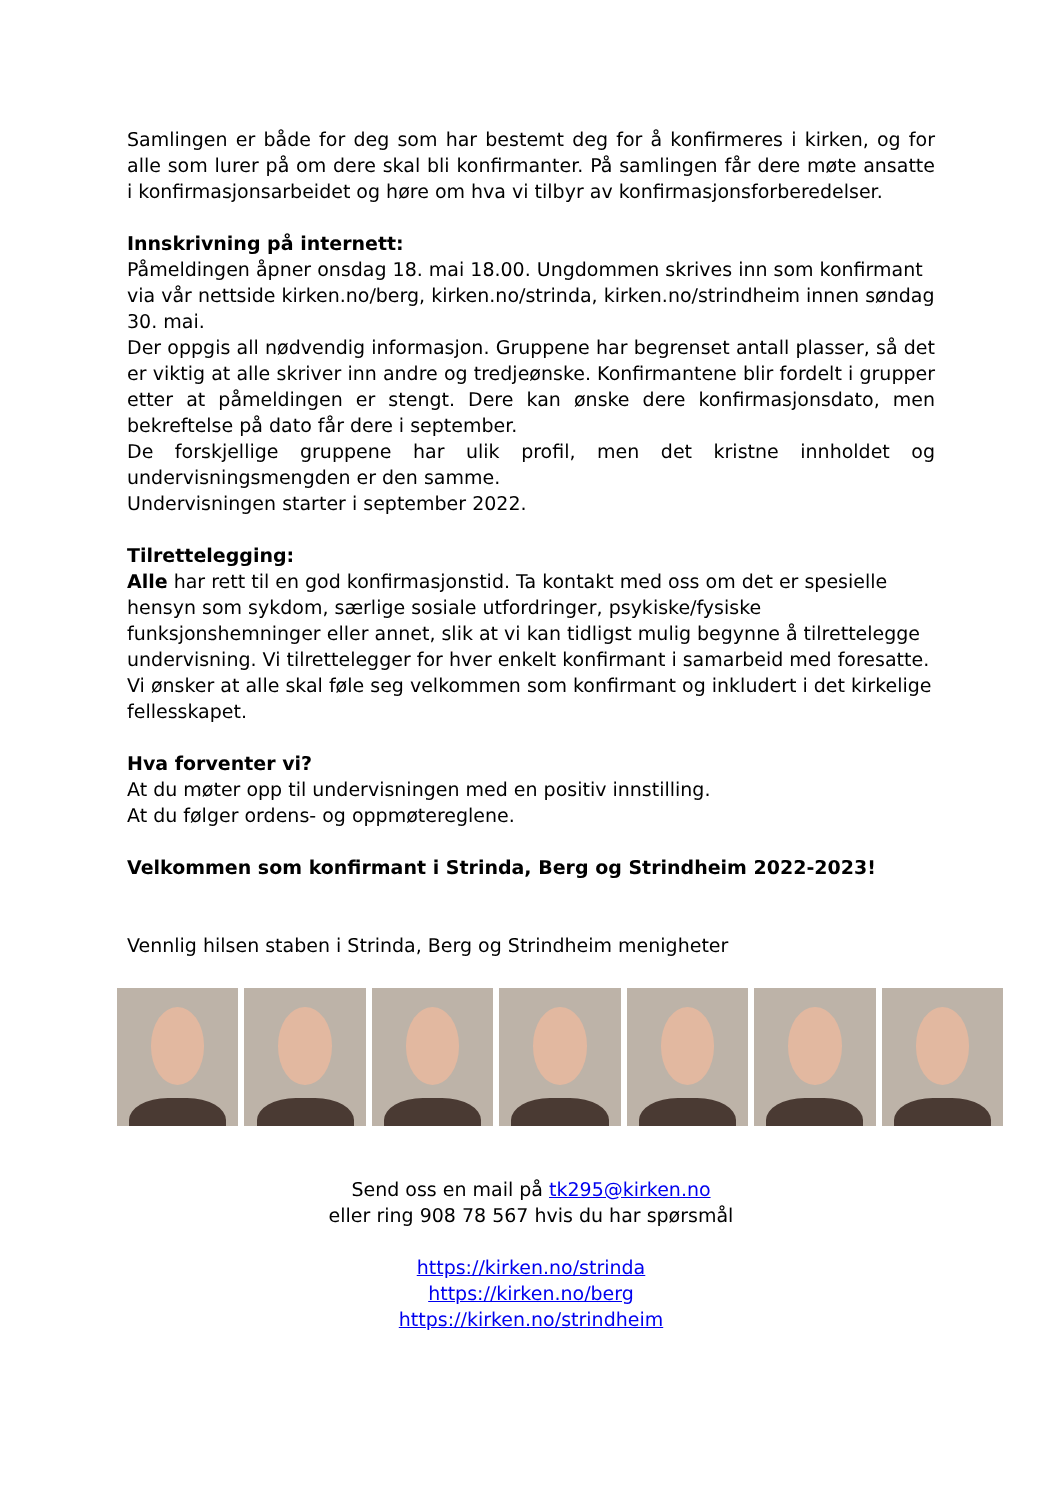Samlingen er både for deg som har bestemt deg for å konfirmeres i kirken, og for alle som lurer på om dere skal bli konfirmanter. På samlingen får dere møte ansatte i konfirmasjonsarbeidet og høre om hva vi tilbyr av konfirmasjonsforberedelser.
Innskrivning på internett:
Påmeldingen åpner onsdag 18. mai 18.00. Ungdommen skrives inn som konfirmant via vår nettside kirken.no/berg, kirken.no/strinda, kirken.no/strindheim innen søndag 30. mai.
Der oppgis all nødvendig informasjon. Gruppene har begrenset antall plasser, så det er viktig at alle skriver inn andre og tredjeønske. Konfirmantene blir fordelt i grupper etter at påmeldingen er stengt. Dere kan ønske dere konfirmasjonsdato, men bekreftelse på dato får dere i september.
De forskjellige gruppene har ulik profil, men det kristne innholdet og undervisningsmengden er den samme.
Undervisningen starter i september 2022.
Tilrettelegging:
Alle har rett til en god konfirmasjonstid. Ta kontakt med oss om det er spesielle hensyn som sykdom, særlige sosiale utfordringer, psykiske/fysiske funksjonshemninger eller annet, slik at vi kan tidligst mulig begynne å tilrettelegge undervisning. Vi tilrettelegger for hver enkelt konfirmant i samarbeid med foresatte. Vi ønsker at alle skal føle seg velkommen som konfirmant og inkludert i det kirkelige fellesskapet.
Hva forventer vi?
At du møter opp til undervisningen med en positiv innstilling.
At du følger ordens- og oppmøtereglene.
Velkommen som konfirmant i Strinda, Berg og Strindheim 2022-2023!
Vennlig hilsen staben i Strinda, Berg og Strindheim menigheter
Send oss en mail på tk295@kirken.no
eller ring 908 78 567 hvis du har spørsmål
https://kirken.no/strinda
https://kirken.no/berg
https://kirken.no/strindheim